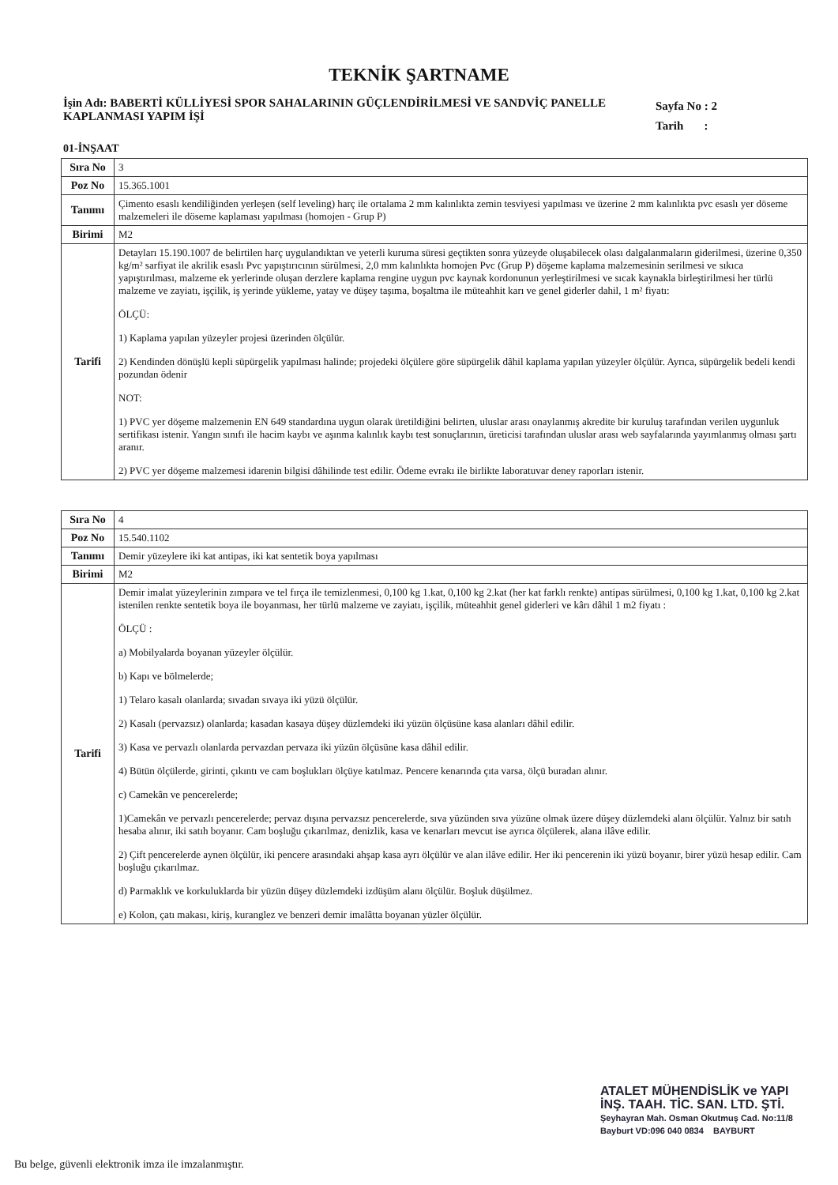TEKNİK ŞARTNAME
İşin Adı: BABERTİ KÜLLİYESİ SPOR SAHALARININ GÜÇLENDİRİLMESİ VE SANDVİÇ PANELLE KAPLANMASI YAPIM İŞİ
Sayfa No : 2
Tarih :
01-İNŞAAT
| Sıra No | 3 |
| Poz No | 15.365.1001 |
| Tanımı | Çimento esaslı kendiliğinden yerleşen (self leveling) harç ile ortalama 2 mm kalınlıkta zemin tesviyesi yapılması ve üzerine 2 mm kalınlıkta pvc esaslı yer döseme malzemeleri ile döseme kaplaması yapılması (homojen - Grup P) |
| Birimi | M2 |
| Tarifi | Detayları 15.190.1007 de belirtilen harç uygulandıktan ve yeterli kuruma süresi geçtikten sonra yüzeyde oluşabilecek olası dalgalanmaların giderilmesi, üzerine 0,350 kg/m² sarfiyat ile akrilik esaslı Pvc yapıştırıcının sürülmesi, 2,0 mm kalınlıkta homojen Pvc (Grup P) döşeme kaplama malzemesinin serilmesi ve sıkıca yapıştırılması, malzeme ek yerlerinde oluşan derzlere kaplama rengine uygun pvc kaynak kordonunun yerleştirilmesi ve sıcak kaynakla birleştirilmesi her türlü malzeme ve zayiatı, işçilik, iş yerinde yükleme, yatay ve düşey taşıma, boşaltma ile müteahhit karı ve genel giderler dahil, 1 m² fiyatı: ÖLÇÜ: 1) Kaplama yapılan yüzeyler projesi üzerinden ölçülür. 2) Kendinden dönüşlü kepli süpürgelik yapılması halinde; projedeki ölçülere göre süpürgelik dâhil kaplama yapılan yüzeyler ölçülür. Ayrıca, süpürgelik bedeli kendi pozundan ödenir NOT: 1) PVC yer döşeme malzemenin EN 649 standardına uygun olarak üretildiğini belirten, uluslar arası onaylanmış akredite bir kuruluş tarafından verilen uygunluk sertifikası istenir. Yangın sınıfı ile hacim kaybı ve aşınma kalınlık kaybı test sonuçlarının, üreticisi tarafından uluslar arası web sayfalarında yayımlanmış olması şartı aranır. 2) PVC yer döşeme malzemesi idarenin bilgisi dâhilinde test edilir. Ödeme evrakı ile birlikte laboratuvar deney raporları istenir. |
| Sıra No | 4 |
| Poz No | 15.540.1102 |
| Tanımı | Demir yüzeylere iki kat antipas, iki kat sentetik boya yapılması |
| Birimi | M2 |
| Tarifi | Demir imalat yüzeylerinin zımpara ve tel fırça ile temizlenmesi, 0,100 kg 1.kat, 0,100 kg 2.kat (her kat farklı renkte) antipas sürülmesi, 0,100 kg 1.kat, 0,100 kg 2.kat istenilen renkte sentetik boya ile boyanması, her türlü malzeme ve zayiatı, işçilik, müteahhit genel giderleri ve kârı dâhil 1 m2 fiyatı : ÖLÇÜ : a) Mobilyalarda boyanan yüzeyler ölçülür. b) Kapı ve bölmelerde; 1) Telaro kasalı olanlarda; sıvadan sıvaya iki yüzü ölçülür. 2) Kasalı (pervazsız) olanlarda; kasadan kasaya düşey düzlemdeki iki yüzün ölçüsüne kasa alanları dâhil edilir. 3) Kasa ve pervazlı olanlarda pervazdan pervaza iki yüzün ölçüsüne kasa dâhil edilir. 4) Bütün ölçülerde, girinti, çıkıntı ve cam boşlukları ölçüye katılmaz. Pencere kenarında çıta varsa, ölçü buradan alınır. c) Camekân ve pencerelerde; 1)Camekân ve pervazlı pencerelerde; pervaz dışına pervazsız pencerelerde, sıva yüzünden sıva yüzüne olmak üzere düşey düzlemdeki alanı ölçülür. Yalnız bir satıh hesaba alınır, iki satıh boyanır. Cam boşluğu çıkarılmaz, denizlik, kasa ve kenarları mevcut ise ayrıca ölçülerek, alana ilâve edilir. 2) Çift pencerelerde aynen ölçülür, iki pencere arasındaki ahşap kasa ayrı ölçülür ve alan ilâve edilir. Her iki pencerenin iki yüzü boyanır, birer yüzü hesap edilir. Cam boşluğu çıkarılmaz. d) Parmaklık ve korkuluklarda bir yüzün düşey düzlemdeki izdüşüm alanı ölçülür. Boşluk düşülmez. e) Kolon, çatı makası, kiriş, kuranglez ve benzeri demir imalâtta boyanan yüzler ölçülür. |
ATALET MÜHENDİSLİK ve YAPI
İNŞ. TAAH. TİC. SAN. LTD. ŞTİ.
Şeyhayran Mah. Osman Okutmuş Cad. No:11/8
Bayburt VD:096 040 0834 BAYBURT
Bu belge, güvenli elektronik imza ile imzalanmıştır.